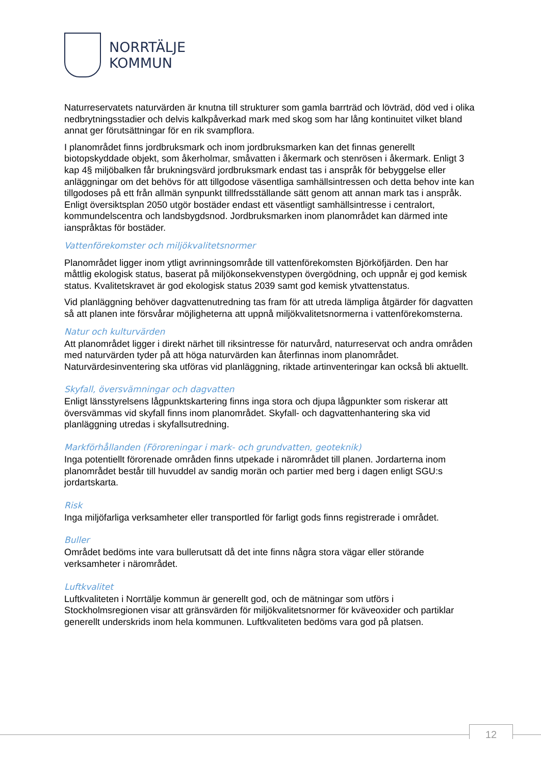NORRTÄLJE
KOMMUN
Naturreservatets naturvärden är knutna till strukturer som gamla barrträd och lövträd, död ved i olika nedbrytningsstadier och delvis kalkpåverkad mark med skog som har lång kontinuitet vilket bland annat ger förutsättningar för en rik svampflora.
I planområdet finns jordbruksmark och inom jordbruksmarken kan det finnas generellt biotopskyddade objekt, som åkerholmar, småvatten i åkermark och stenrösen i åkermark. Enligt 3 kap 4§ miljöbalken får brukningsvärd jordbruksmark endast tas i anspråk för bebyggelse eller anläggningar om det behövs för att tillgodose väsentliga samhällsintressen och detta behov inte kan tillgodoses på ett från allmän synpunkt tillfredsställande sätt genom att annan mark tas i anspråk. Enligt översiktsplan 2050 utgör bostäder endast ett väsentligt samhällsintresse i centralort, kommundelscentra och landsbygdsnod. Jordbruksmarken inom planområdet kan därmed inte ianspråktas för bostäder.
Vattenförekomster och miljökvalitetsnormer
Planområdet ligger inom ytligt avrinningsområde till vattenförekomsten Björköfjärden. Den har måttlig ekologisk status, baserat på miljökonsekvenstypen övergödning, och uppnår ej god kemisk status. Kvalitetskravet är god ekologisk status 2039 samt god kemisk ytvattenstatus.
Vid planläggning behöver dagvattenutredning tas fram för att utreda lämpliga åtgärder för dagvatten så att planen inte försvårar möjligheterna att uppnå miljökvalitetsnormerna i vattenförekomsterna.
Natur och kulturvärden
Att planområdet ligger i direkt närhet till riksintresse för naturvård, naturreservat och andra områden med naturvärden tyder på att höga naturvärden kan återfinnas inom planområdet. Naturvärdesinventering ska utföras vid planläggning, riktade artinventeringar kan också bli aktuellt.
Skyfall, översvämningar och dagvatten
Enligt länsstyrelsens lågpunktskartering finns inga stora och djupa lågpunkter som riskerar att översvämmas vid skyfall finns inom planområdet. Skyfall- och dagvattenhantering ska vid planläggning utredas i skyfallsutredning.
Markförhållanden (Föroreningar i mark- och grundvatten, geoteknik)
Inga potentiellt förorenade områden finns utpekade i närområdet till planen. Jordarterna inom planområdet består till huvuddel av sandig morän och partier med berg i dagen enligt SGU:s jordartskarta.
Risk
Inga miljöfarliga verksamheter eller transportled för farligt gods finns registrerade i området.
Buller
Området bedöms inte vara bullerutsatt då det inte finns några stora vägar eller störande verksamheter i närområdet.
Luftkvalitet
Luftkvaliteten i Norrtälje kommun är generellt god, och de mätningar som utförs i Stockholmsregionen visar att gränsvärden för miljökvalitetsnormer för kväveoxider och partiklar generellt underskrids inom hela kommunen. Luftkvaliteten bedöms vara god på platsen.
12